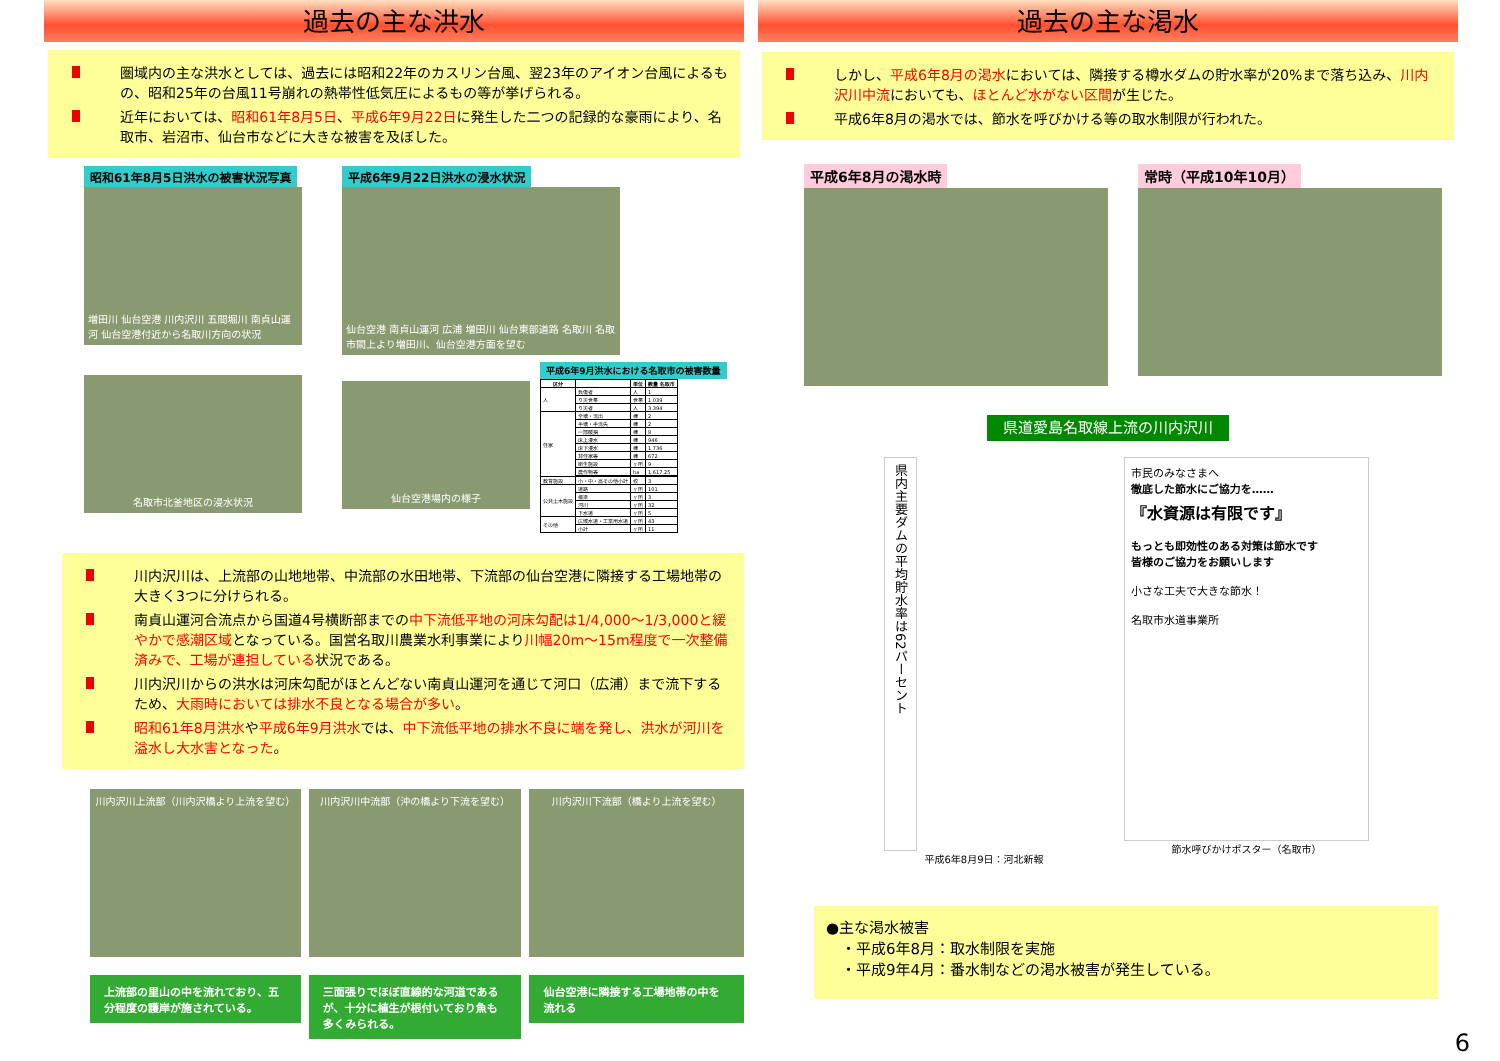過去の主な洪水
圏域内の主な洪水としては、過去には昭和22年のカスリン台風、翌23年のアイオン台風によるもの、昭和25年の台風11号崩れの熱帯性低気圧によるもの等が挙げられる。
近年においては、昭和61年8月5日、平成6年9月22日に発生した二つの記録的な豪雨により、名取市、岩沼市、仙台市などに大きな被害を及ぼした。
昭和61年8月5日洪水の被害状況写真
増田川 仙台空港 川内沢川 五間堀川 南貞山運河 仙台空港付近から名取川方向の状況
名取市北釜地区の浸水状況
平成6年9月22日洪水の浸水状況
仙台空港 南貞山運河 広浦 増田川 仙台東部道路 名取川 名取市閖上より増田川、仙台空港方面を望む
仙台空港場内の様子
平成6年9月洪水における名取市の被害数量
| 区分 | | 単位 | 数量 名取市 |
| --- | --- | --- | --- |
| 人 | 負傷者 | 人 | 1 |
| | り災世帯 | 世帯 | 1,039 |
| | り災者 | 人 | 3,394 |
| 住家 | 全壊・流出 | 棟 | 2 |
| | 半壊・半流失 | 棟 | 2 |
| | 一部破損 | 棟 | 8 |
| | 床上浸水 | 棟 | 946 |
| | 床下浸水 | 棟 | 1,736 |
| | 非住家等 | 棟 | 672 |
| | 衛生施設 | ヶ所 | 9 |
| | 農作物等 | ha | 1,617.25 |
| 教育施設 | 小・中・高その他小計 | 校 | 3 |
| 公共土木施設 | 道路 | ヶ所 | 101 |
| | 橋梁 | ヶ所 | 3 |
| | 河川 | ヶ所 | 32 |
| | 下水道 | ヶ所 | 5 |
| その他 | 広域水道・工業用水道 | ヶ所 | 43 |
| | 小計 | ヶ所 | 11 |
川内沢川は、上流部の山地地帯、中流部の水田地帯、下流部の仙台空港に隣接する工場地帯の大きく3つに分けられる。
南貞山運河合流点から国道4号横断部までの中下流低平地の河床勾配は1/4,000～1/3,000と緩やかで感潮区域となっている。国営名取川農業水利事業により川幅20m～15m程度で一次整備済みで、工場が連担している状況である。
川内沢川からの洪水は河床勾配がほとんどない南貞山運河を通じて河口（広浦）まで流下するため、大雨時においては排水不良となる場合が多い。
昭和61年8月洪水や平成6年9月洪水では、中下流低平地の排水不良に端を発し、洪水が河川を溢水し大水害となった。
川内沢川上流部（川内沢橋より上流を望む）
上流部の里山の中を流れており、五分程度の護岸が施されている。
川内沢川中流部（沖の橋より下流を望む）
三面張りでほぼ直線的な河道であるが、十分に植生が根付いており魚も多くみられる。
川内沢川下流部（橋より上流を望む）
仙台空港に隣接する工場地帯の中を流れる
過去の主な渇水
しかし、平成6年8月の渇水においては、隣接する樽水ダムの貯水率が20%まで落ち込み、川内沢川中流においても、ほとんど水がない区間が生じた。
平成6年8月の渇水では、節水を呼びかける等の取水制限が行われた。
平成6年8月の渇水時 常時（平成10年10月）
県道愛島名取線上流の川内沢川
県内主要ダムの平均貯水率は62パーセント
平成6年8月9日：河北新報
市民のみなさまへ
徹底した節水にご協力を……
『水資源は有限です』
もっとも即効性のある対策は節水です
皆様のご協力をお願いします
小さな工夫で大きな節水！
名取市水道事業所
節水呼びかけポスター（名取市）
●主な渇水被害
　・平成6年8月：取水制限を実施
　・平成9年4月：番水制などの渇水被害が発生している。
6